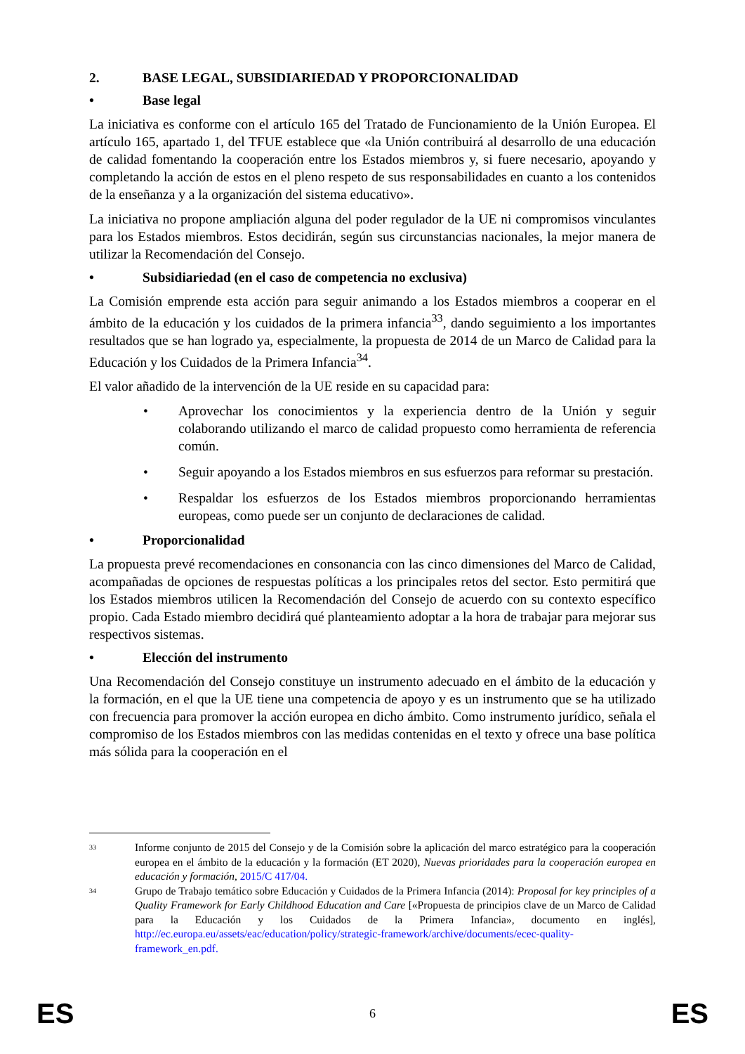2. BASE LEGAL, SUBSIDIARIEDAD Y PROPORCIONALIDAD
• Base legal
La iniciativa es conforme con el artículo 165 del Tratado de Funcionamiento de la Unión Europea. El artículo 165, apartado 1, del TFUE establece que «la Unión contribuirá al desarrollo de una educación de calidad fomentando la cooperación entre los Estados miembros y, si fuere necesario, apoyando y completando la acción de estos en el pleno respeto de sus responsabilidades en cuanto a los contenidos de la enseñanza y a la organización del sistema educativo».
La iniciativa no propone ampliación alguna del poder regulador de la UE ni compromisos vinculantes para los Estados miembros. Estos decidirán, según sus circunstancias nacionales, la mejor manera de utilizar la Recomendación del Consejo.
• Subsidiariedad (en el caso de competencia no exclusiva)
La Comisión emprende esta acción para seguir animando a los Estados miembros a cooperar en el ámbito de la educación y los cuidados de la primera infancia<sup>33</sup>, dando seguimiento a los importantes resultados que se han logrado ya, especialmente, la propuesta de 2014 de un Marco de Calidad para la Educación y los Cuidados de la Primera Infancia<sup>34</sup>.
El valor añadido de la intervención de la UE reside en su capacidad para:
• Aprovechar los conocimientos y la experiencia dentro de la Unión y seguir colaborando utilizando el marco de calidad propuesto como herramienta de referencia común.
• Seguir apoyando a los Estados miembros en sus esfuerzos para reformar su prestación.
• Respaldar los esfuerzos de los Estados miembros proporcionando herramientas europeas, como puede ser un conjunto de declaraciones de calidad.
• Proporcionalidad
La propuesta prevé recomendaciones en consonancia con las cinco dimensiones del Marco de Calidad, acompañadas de opciones de respuestas políticas a los principales retos del sector. Esto permitirá que los Estados miembros utilicen la Recomendación del Consejo de acuerdo con su contexto específico propio. Cada Estado miembro decidirá qué planteamiento adoptar a la hora de trabajar para mejorar sus respectivos sistemas.
• Elección del instrumento
Una Recomendación del Consejo constituye un instrumento adecuado en el ámbito de la educación y la formación, en el que la UE tiene una competencia de apoyo y es un instrumento que se ha utilizado con frecuencia para promover la acción europea en dicho ámbito. Como instrumento jurídico, señala el compromiso de los Estados miembros con las medidas contenidas en el texto y ofrece una base política más sólida para la cooperación en el
33 Informe conjunto de 2015 del Consejo y de la Comisión sobre la aplicación del marco estratégico para la cooperación europea en el ámbito de la educación y la formación (ET 2020), Nuevas prioridades para la cooperación europea en educación y formación, 2015/C 417/04.
34 Grupo de Trabajo temático sobre Educación y Cuidados de la Primera Infancia (2014): Proposal for key principles of a Quality Framework for Early Childhood Education and Care [«Propuesta de principios clave de un Marco de Calidad para la Educación y los Cuidados de la Primera Infancia», documento en inglés], http://ec.europa.eu/assets/eac/education/policy/strategic-framework/archive/documents/ecec-quality-framework_en.pdf.
ES 6 ES